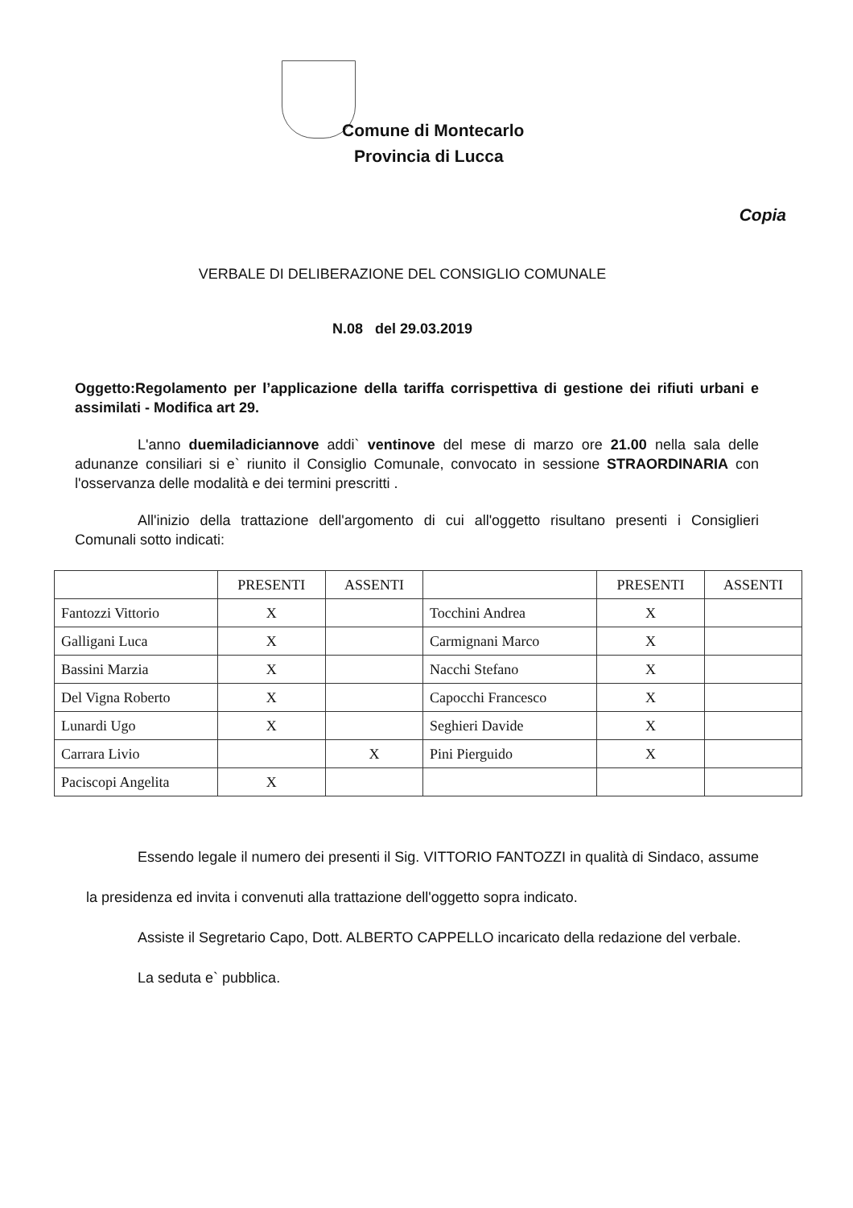Comune di Montecarlo
Provincia di Lucca
Copia
VERBALE DI DELIBERAZIONE DEL CONSIGLIO COMUNALE
N.08 del 29.03.2019
Oggetto:Regolamento per l’applicazione della tariffa corrispettiva di gestione dei rifiuti urbani e assimilati - Modifica art 29.
L'anno duemiladiciannove addi` ventinove del mese di marzo ore 21.00 nella sala delle adunanze consiliari si e` riunito il Consiglio Comunale, convocato in sessione STRAORDINARIA con l'osservanza delle modalità e dei termini prescritti .
All'inizio della trattazione dell'argomento di cui all'oggetto risultano presenti i Consiglieri Comunali sotto indicati:
| | PRESENTI | ASSENTI | | PRESENTI | ASSENTI |
| --- | --- | --- | --- | --- | --- |
| Fantozzi Vittorio | X | | Tocchini Andrea | X | |
| Galligani Luca | X | | Carmignani Marco | X | |
| Bassini Marzia | X | | Nacchi Stefano | X | |
| Del Vigna Roberto | X | | Capocchi Francesco | X | |
| Lunardi Ugo | X | | Seghieri Davide | X | |
| Carrara Livio | | X | Pini Pierguido | X | |
| Paciscopi Angelita | X | | | | |
Essendo legale il numero dei presenti il Sig. VITTORIO FANTOZZI in qualità di Sindaco, assume la presidenza ed invita i convenuti alla trattazione dell'oggetto sopra indicato.
Assiste il Segretario Capo, Dott. ALBERTO CAPPELLO incaricato della redazione del verbale.
La seduta e` pubblica.